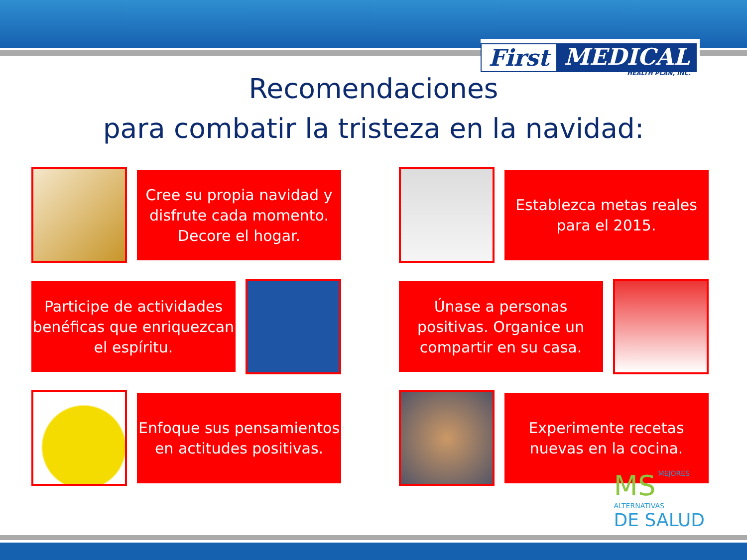First MEDICAL
HEALTH PLAN, INC.
Recomendaciones
para combatir la tristeza en la navidad:
Cree su propia navidad y disfrute cada momento. Decore el hogar.
Establezca metas reales para el 2015.
Participe de actividades benéficas que enriquezcan el espíritu.
Únase a personas positivas. Organice un compartir en su casa.
Enfoque sus pensamientos en actitudes positivas.
Experimente recetas nuevas en la cocina.
MS
MEJORES ALTERNATIVAS
DE SALUD